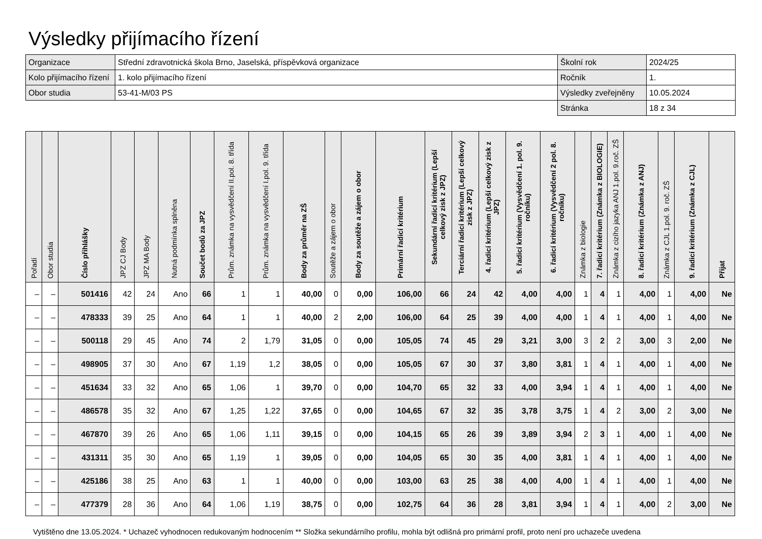Výsledky přijímacího řízení
| Organizace | Střední zdravotnická škola Brno, Jaselská, příspěvková organizace | Školní rok | 2024/25 |
| Kolo přijímacího řízení | 1. kolo přijímacího řízení | Ročník | 1. |
| Obor studia | 53-41-M/03 PS | Výsledky zveřejněny | 10.05.2024 |
| | | Stránka | 18 z 34 |
| Pořadí | Obor studia | Číslo přihlášky | JPZ CJ Body | JPZ MA Body | Nutná podmínka splněna | Součet bodů za JPZ | Prům. známka na vysvědčení II.pol. 8. třída | Prům. známka na vysvědčení I.pol. 9. třída | Body za průměr na ZŠ | Soutěže a zájem o obor | Body za soutěže a zájem o obor | Primární řadicí kritérium | Sekundární řadicí kritérium (Lepší celkový zisk z JPZ) | Terciární řadicí kritérium (Lepší celkový zisk z JPZ) | 4. řadicí kritérium (Lepší celkový zisk z JPZ) | 5. řadicí kritérium (Vysvědčení 1. pol. 9. ročníku) | 6. řadicí kritérium (Vysvědčení 2 pol. 8. ročníku) | Známka z biologie | 7. řadicí kritérium (Známka z BIOLOGIE) | Známka z cizího jazyka ANJ 1.pol. 9.roč. ZŠ | 8. řadicí kritérium (Známka z ANJ) | Známka z CJL 1.pol. 9. roč. ZŠ | 9. řadicí kritérium (Známka z CJL) | Přijat |
| --- | --- | --- | --- | --- | --- | --- | --- | --- | --- | --- | --- | --- | --- | --- | --- | --- | --- | --- | --- | --- | --- | --- | --- | --- |
| – | – | 501416 | 42 | 24 | Ano | 66 | 1 | 1 | 40,00 | 0 | 0,00 | 106,00 | 66 | 24 | 42 | 4,00 | 4,00 | 1 | 4 | 1 | 4,00 | 1 | 4,00 | Ne |
| – | – | 478333 | 39 | 25 | Ano | 64 | 1 | 1 | 40,00 | 2 | 2,00 | 106,00 | 64 | 25 | 39 | 4,00 | 4,00 | 1 | 4 | 1 | 4,00 | 1 | 4,00 | Ne |
| – | – | 500118 | 29 | 45 | Ano | 74 | 2 | 1,79 | 31,05 | 0 | 0,00 | 105,05 | 74 | 45 | 29 | 3,21 | 3,00 | 3 | 2 | 2 | 3,00 | 3 | 2,00 | Ne |
| – | – | 498905 | 37 | 30 | Ano | 67 | 1,19 | 1,2 | 38,05 | 0 | 0,00 | 105,05 | 67 | 30 | 37 | 3,80 | 3,81 | 1 | 4 | 1 | 4,00 | 1 | 4,00 | Ne |
| – | – | 451634 | 33 | 32 | Ano | 65 | 1,06 | 1 | 39,70 | 0 | 0,00 | 104,70 | 65 | 32 | 33 | 4,00 | 3,94 | 1 | 4 | 1 | 4,00 | 1 | 4,00 | Ne |
| – | – | 486578 | 35 | 32 | Ano | 67 | 1,25 | 1,22 | 37,65 | 0 | 0,00 | 104,65 | 67 | 32 | 35 | 3,78 | 3,75 | 1 | 4 | 2 | 3,00 | 2 | 3,00 | Ne |
| – | – | 467870 | 39 | 26 | Ano | 65 | 1,06 | 1,11 | 39,15 | 0 | 0,00 | 104,15 | 65 | 26 | 39 | 3,89 | 3,94 | 2 | 3 | 1 | 4,00 | 1 | 4,00 | Ne |
| – | – | 431311 | 35 | 30 | Ano | 65 | 1,19 | 1 | 39,05 | 0 | 0,00 | 104,05 | 65 | 30 | 35 | 4,00 | 3,81 | 1 | 4 | 1 | 4,00 | 1 | 4,00 | Ne |
| – | – | 425186 | 38 | 25 | Ano | 63 | 1 | 1 | 40,00 | 0 | 0,00 | 103,00 | 63 | 25 | 38 | 4,00 | 4,00 | 1 | 4 | 1 | 4,00 | 1 | 4,00 | Ne |
| – | – | 477379 | 28 | 36 | Ano | 64 | 1,06 | 1,19 | 38,75 | 0 | 0,00 | 102,75 | 64 | 36 | 28 | 3,81 | 3,94 | 1 | 4 | 1 | 4,00 | 2 | 3,00 | Ne |
Vytištěno dne 13.05.2024. * Uchazeč vyhodnocen redukovaným hodnocením ** Složka sekundárního profilu, mohla být odlišná pro primární profil, proto není pro uchazeče uvedena